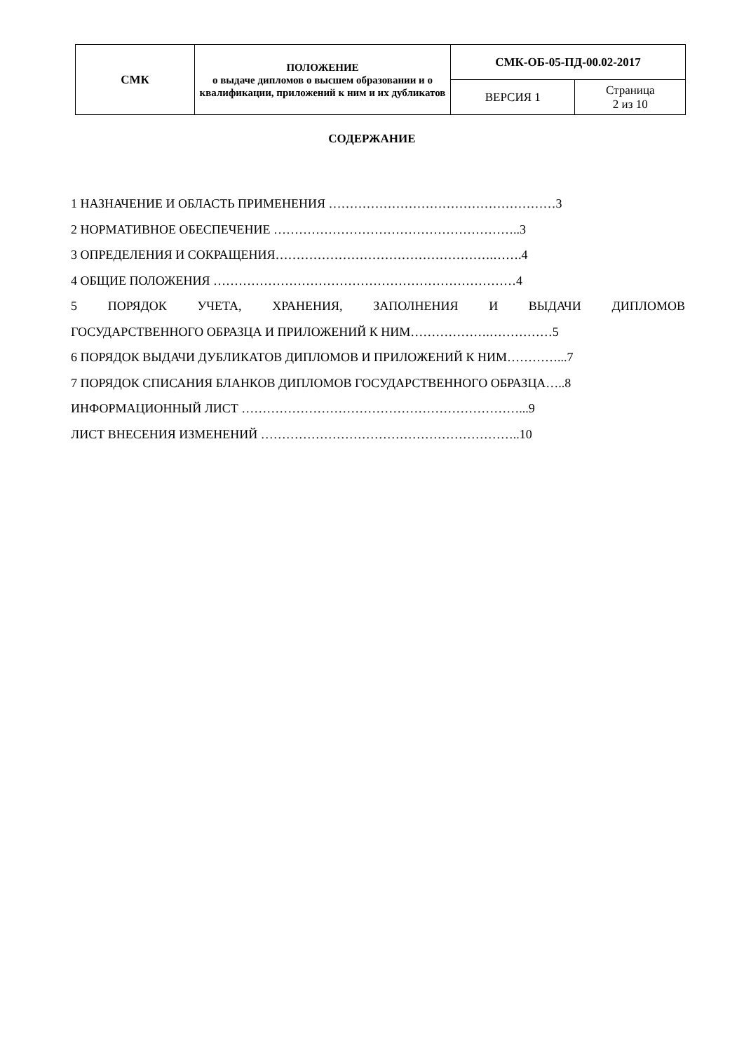| СМК | ПОЛОЖЕНИЕ о выдаче дипломов о высшем образовании и о квалификации, приложений к ним и их дубликатов | СМК-ОБ-05-ПД-00.02-2017 | |
| | | ВЕРСИЯ 1 | Страница 2 из 10 |
СОДЕРЖАНИЕ
1 НАЗНАЧЕНИЕ И ОБЛАСТЬ ПРИМЕНЕНИЯ ………………………………………………3
2 НОРМАТИВНОЕ ОБЕСПЕЧЕНИЕ …………………………………………………..3
3 ОПРЕДЕЛЕНИЯ И СОКРАЩЕНИЯ…………………………………………….…….4
4 ОБЩИЕ ПОЛОЖЕНИЯ ………………………………………………………………4
5 ПОРЯДОК УЧЕТА, ХРАНЕНИЯ, ЗАПОЛНЕНИЯ И ВЫДАЧИ ДИПЛОМОВ
ГОСУДАРСТВЕННОГО ОБРАЗЦА И ПРИЛОЖЕНИЙ К НИМ……………….……………5
6 ПОРЯДОК ВЫДАЧИ ДУБЛИКАТОВ ДИПЛОМОВ И ПРИЛОЖЕНИЙ К НИМ…………...7
7 ПОРЯДОК СПИСАНИЯ БЛАНКОВ ДИПЛОМОВ ГОСУДАРСТВЕННОГО ОБРАЗЦА…..8
ИНФОРМАЦИОННЫЙ ЛИСТ …………………………………………………………...9
ЛИСТ ВНЕСЕНИЯ ИЗМЕНЕНИЙ ……………………………………………………..10